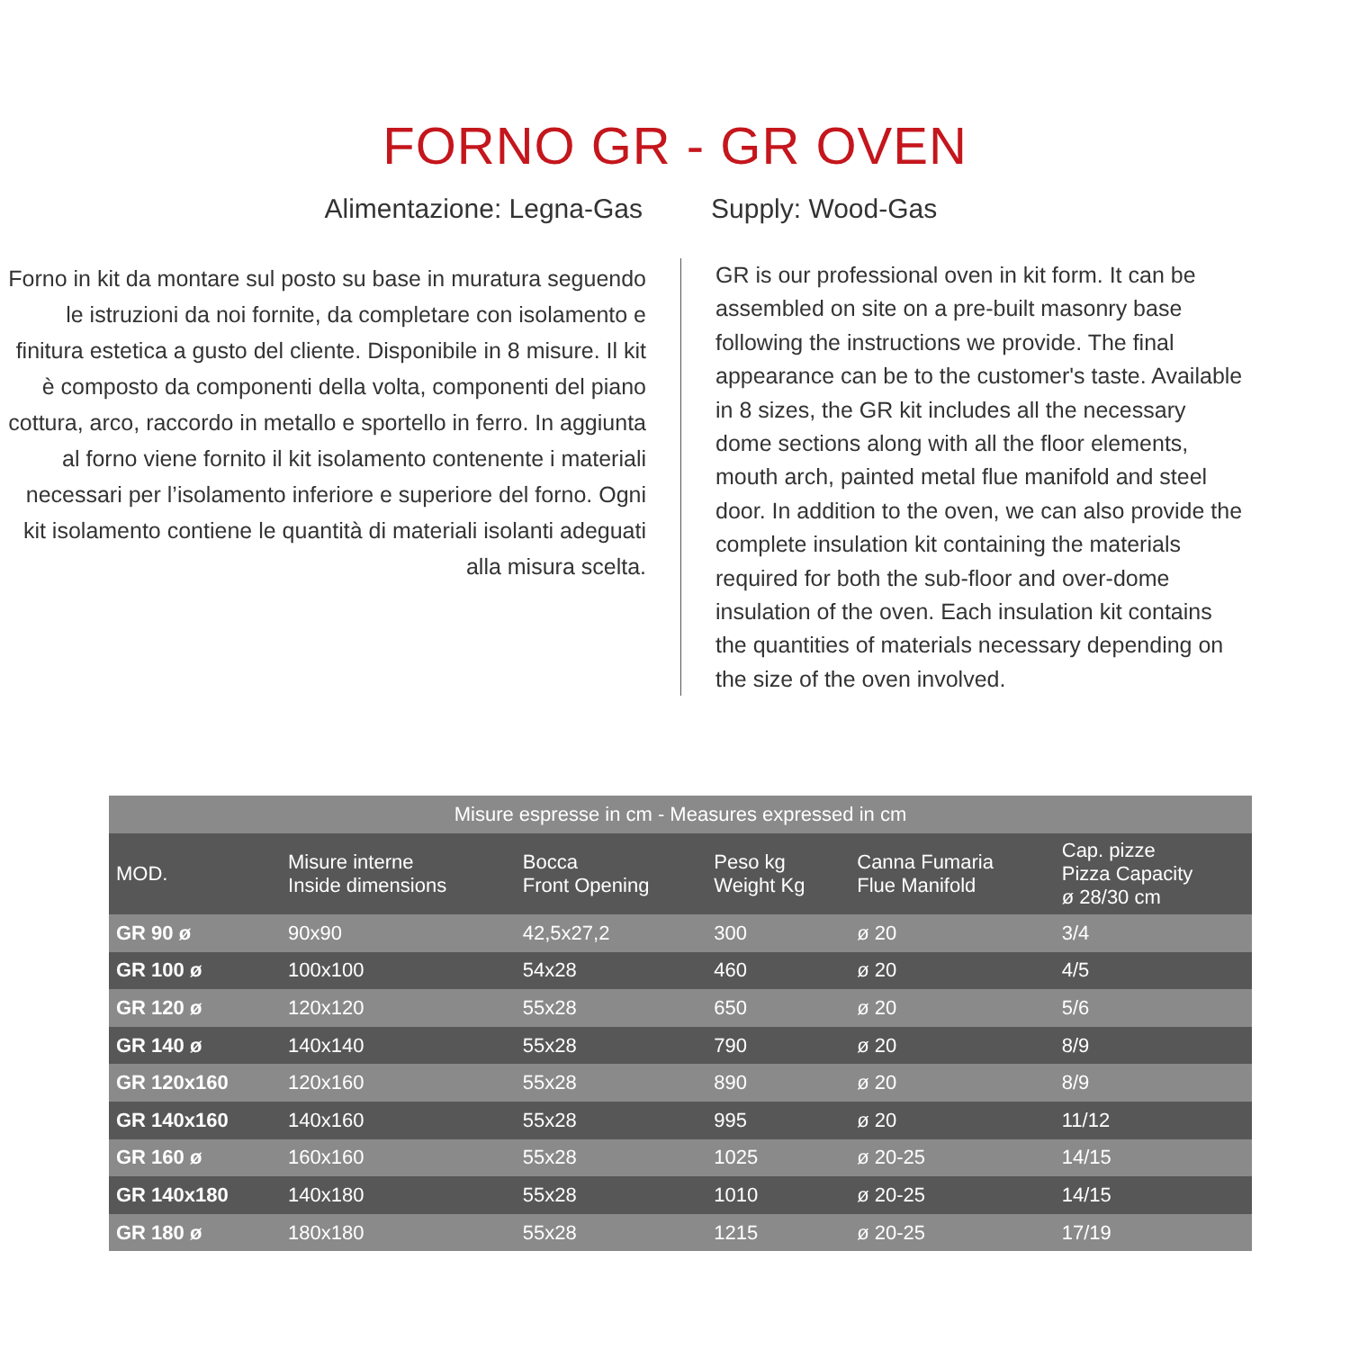FORNO GR - GR OVEN
Alimentazione: Legna-Gas
Forno in kit da montare sul posto su base in muratura seguendo le istruzioni da noi fornite, da completare con isolamento e finitura estetica a gusto del cliente. Disponibile in 8 misure. Il kit è composto da componenti della volta, componenti del piano cottura, arco, raccordo in metallo e sportello in ferro. In aggiunta al forno viene fornito il kit isolamento contenente i materiali necessari per l’isolamento inferiore e superiore del forno. Ogni kit isolamento contiene le quantità di materiali isolanti adeguati alla misura scelta.
Supply: Wood-Gas
GR is our professional oven in kit form. It can be assembled on site on a pre-built masonry base following the instructions we provide. The final appearance can be to the customer's taste. Available in 8 sizes, the GR kit includes all the necessary dome sections along with all the floor elements, mouth arch, painted metal flue manifold and steel door. In addition to the oven, we can also provide the complete insulation kit containing the materials required for both the sub-floor and over-dome insulation of the oven. Each insulation kit contains the quantities of materials necessary depending on the size of the oven involved.
| Misure espresse in cm - Measures expressed in cm | | | | | |
| --- | --- | --- | --- | --- | --- |
| MOD. | Misure interne Inside dimensions | Bocca Front Opening | Peso kg Weight Kg | Canna Fumaria Flue Manifold | Cap. pizze Pizza Capacity ø 28/30 cm |
| GR 90 ø | 90x90 | 42,5x27,2 | 300 | ø 20 | 3/4 |
| GR 100 ø | 100x100 | 54x28 | 460 | ø 20 | 4/5 |
| GR 120 ø | 120x120 | 55x28 | 650 | ø 20 | 5/6 |
| GR 140 ø | 140x140 | 55x28 | 790 | ø 20 | 8/9 |
| GR 120x160 | 120x160 | 55x28 | 890 | ø 20 | 8/9 |
| GR 140x160 | 140x160 | 55x28 | 995 | ø 20 | 11/12 |
| GR 160 ø | 160x160 | 55x28 | 1025 | ø 20-25 | 14/15 |
| GR 140x180 | 140x180 | 55x28 | 1010 | ø 20-25 | 14/15 |
| GR 180 ø | 180x180 | 55x28 | 1215 | ø 20-25 | 17/19 |